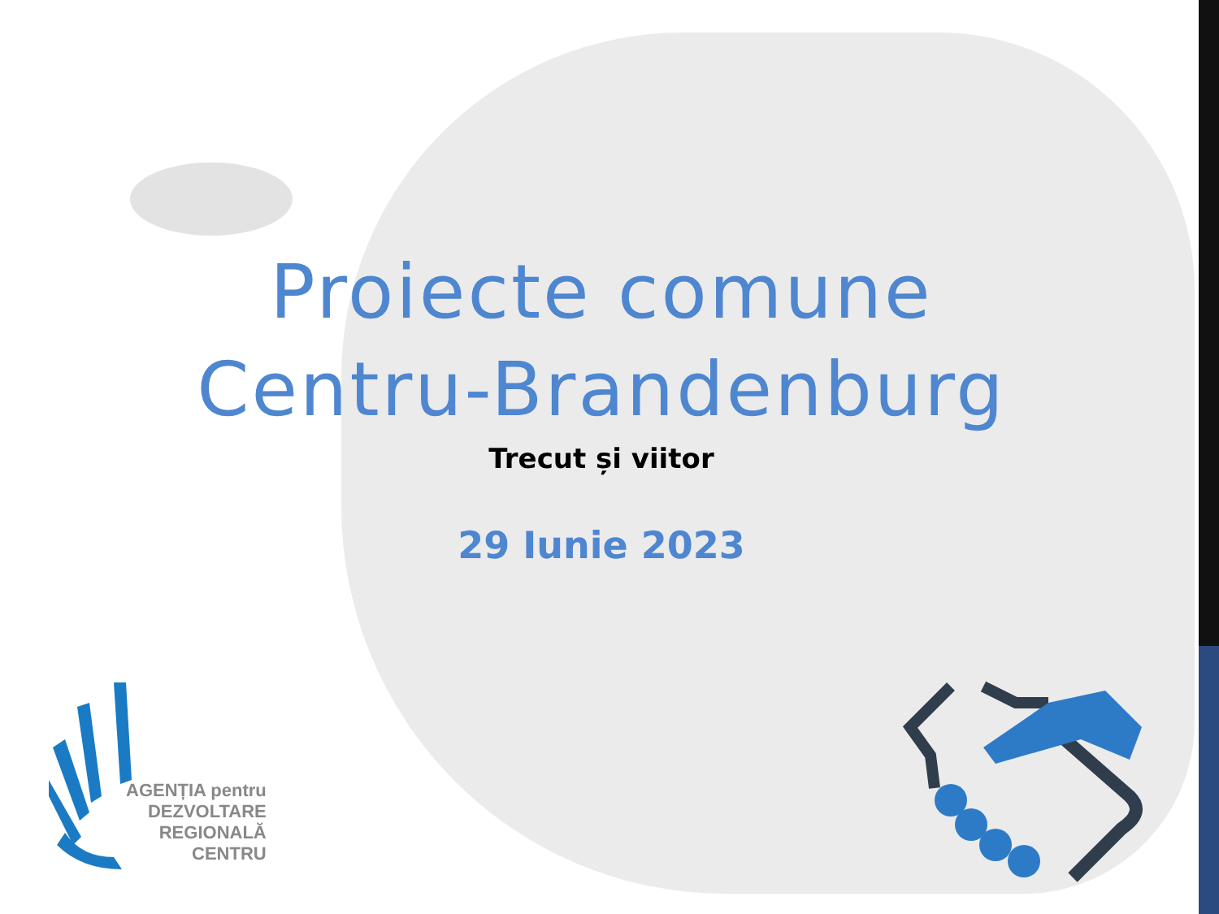Proiecte comune
Centru-Brandenburg
Trecut și viitor
29 Iunie 2023
AGENȚIA pentru
DEZVOLTARE
REGIONALĂ
CENTRU